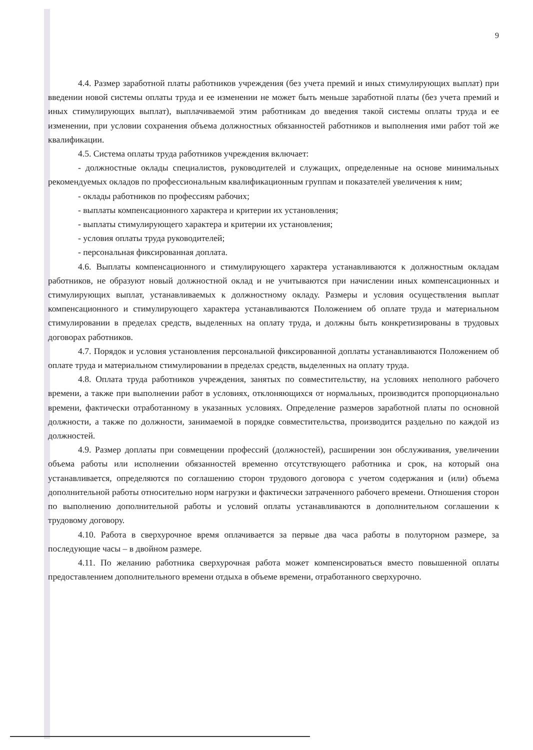9
4.4. Размер заработной платы работников учреждения (без учета премий и иных стимулирующих выплат) при введении новой системы оплаты труда и ее изменении не может быть меньше заработной платы (без учета премий и иных стимулирующих выплат), выплачиваемой этим работникам до введения такой системы оплаты труда и ее изменении, при условии сохранения объема должностных обязанностей работников и выполнения ими работ той же квалификации.
4.5. Система оплаты труда работников учреждения включает:
- должностные оклады специалистов, руководителей и служащих, определенные на основе минимальных рекомендуемых окладов по профессиональным квалификационным группам и показателей увеличения к ним;
- оклады работников по профессиям рабочих;
- выплаты компенсационного характера и критерии их установления;
- выплаты стимулирующего характера и критерии их установления;
- условия оплаты труда руководителей;
- персональная фиксированная доплата.
4.6. Выплаты компенсационного и стимулирующего характера устанавливаются к должностным окладам работников, не образуют новый должностной оклад и не учитываются при начислении иных компенсационных и стимулирующих выплат, устанавливаемых к должностному окладу. Размеры и условия осуществления выплат компенсационного и стимулирующего характера устанавливаются Положением об оплате труда и материальном стимулировании в пределах средств, выделенных на оплату труда, и должны быть конкретизированы в трудовых договорах работников.
4.7. Порядок и условия установления персональной фиксированной доплаты устанавливаются Положением об оплате труда и материальном стимулировании в пределах средств, выделенных на оплату труда.
4.8. Оплата труда работников учреждения, занятых по совместительству, на условиях неполного рабочего времени, а также при выполнении работ в условиях, отклоняющихся от нормальных, производится пропорционально времени, фактически отработанному в указанных условиях. Определение размеров заработной платы по основной должности, а также по должности, занимаемой в порядке совместительства, производится раздельно по каждой из должностей.
4.9. Размер доплаты при совмещении профессий (должностей), расширении зон обслуживания, увеличении объема работы или исполнении обязанностей временно отсутствующего работника и срок, на который она устанавливается, определяются по соглашению сторон трудового договора с учетом содержания и (или) объема дополнительной работы относительно норм нагрузки и фактически затраченного рабочего времени. Отношения сторон по выполнению дополнительной работы и условий оплаты устанавливаются в дополнительном соглашении к трудовому договору.
4.10. Работа в сверхурочное время оплачивается за первые два часа работы в полуторном размере, за последующие часы – в двойном размере.
4.11. По желанию работника сверхурочная работа может компенсироваться вместо повышенной оплаты предоставлением дополнительного времени отдыха в объеме времени, отработанного сверхурочно.